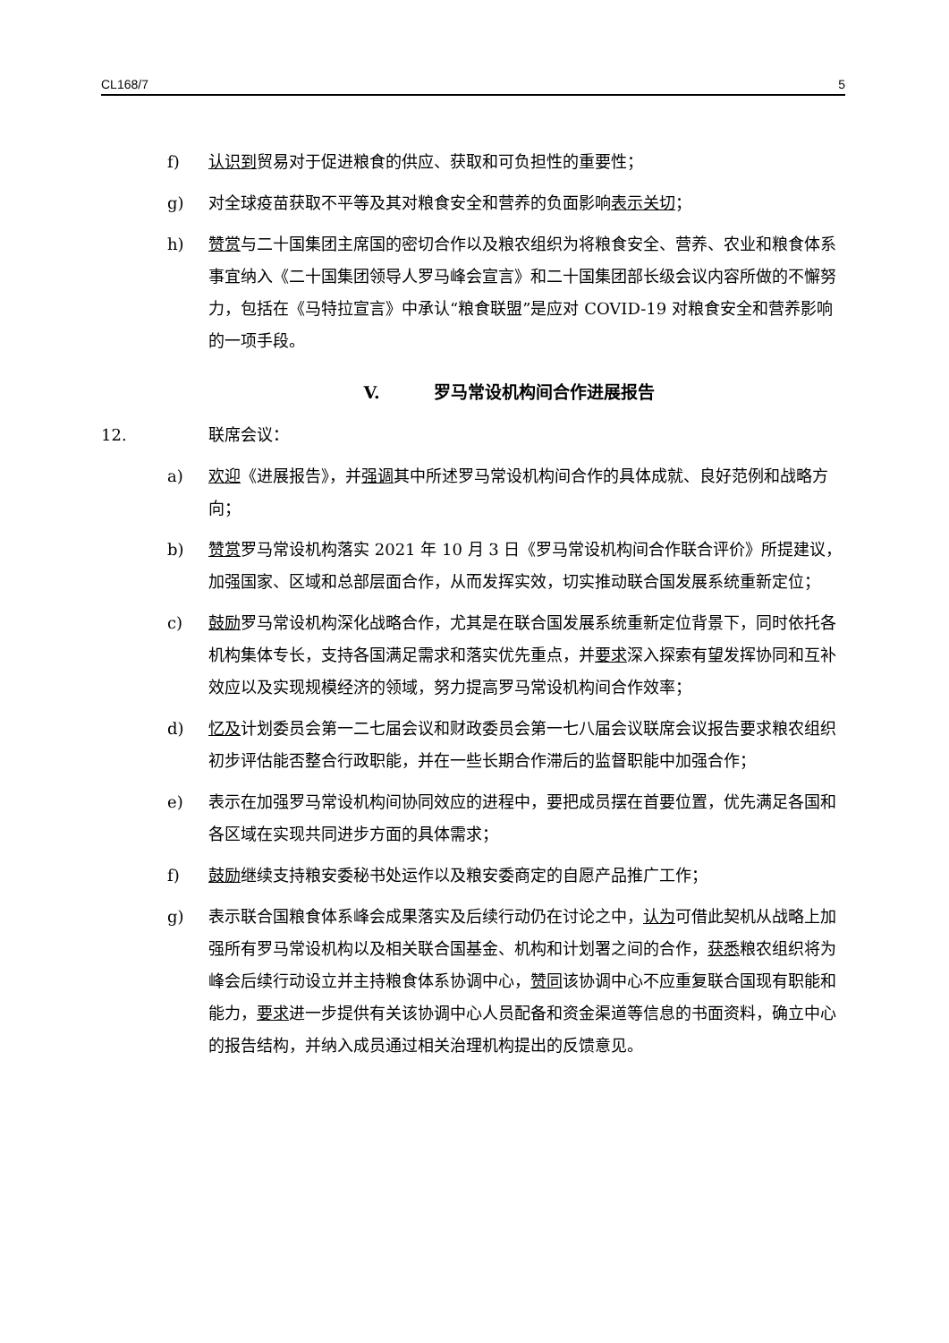CL168/7 5
f) 认识到贸易对于促进粮食的供应、获取和可负担性的重要性；
g) 对全球疫苗获取不平等及其对粮食安全和营养的负面影响表示关切；
h) 赞赏与二十国集团主席国的密切合作以及粮农组织为将粮食安全、营养、农业和粮食体系事宜纳入《二十国集团领导人罗马峰会宣言》和二十国集团部长级会议内容所做的不懈努力，包括在《马特拉宣言》中承认“粮食联盟”是应对 COVID-19 对粮食安全和营养影响的一项手段。
V. 罗马常设机构间合作进展报告
12. 联席会议：
a) 欢迎《进展报告》，并强调其中所述罗马常设机构间合作的具体成就、良好范例和战略方向；
b) 赞赏罗马常设机构落实 2021 年 10 月 3 日《罗马常设机构间合作联合评价》所提建议，加强国家、区域和总部层面合作，从而发挥实效，切实推动联合国发展系统重新定位；
c) 鼓励罗马常设机构深化战略合作，尤其是在联合国发展系统重新定位背景下，同时依托各机构集体专长，支持各国满足需求和落实优先重点，并要求深入探索有望发挥协同和互补效应以及实现规模经济的领域，努力提高罗马常设机构间合作效率；
d) 忆及计划委员会第一二七届会议和财政委员会第一七八届会议联席会议报告要求粮农组织初步评估能否整合行政职能，并在一些长期合作滞后的监督职能中加强合作；
e) 表示在加强罗马常设机构间协同效应的进程中，要把成员摆在首要位置，优先满足各国和各区域在实现共同进步方面的具体需求；
f) 鼓励继续支持粮安委秘书处运作以及粮安委商定的自愿产品推广工作；
g) 表示联合国粮食体系峰会成果落实及后续行动仍在讨论之中，认为可借此契机从战略上加强所有罗马常设机构以及相关联合国基金、机构和计划署之间的合作，获悉粮农组织将为峰会后续行动设立并主持粮食体系协调中心，赞同该协调中心不应重复联合国现有职能和能力，要求进一步提供有关该协调中心人员配备和资金渠道等信息的书面资料，确立中心的报告结构，并纳入成员通过相关治理机构提出的反馈意见。